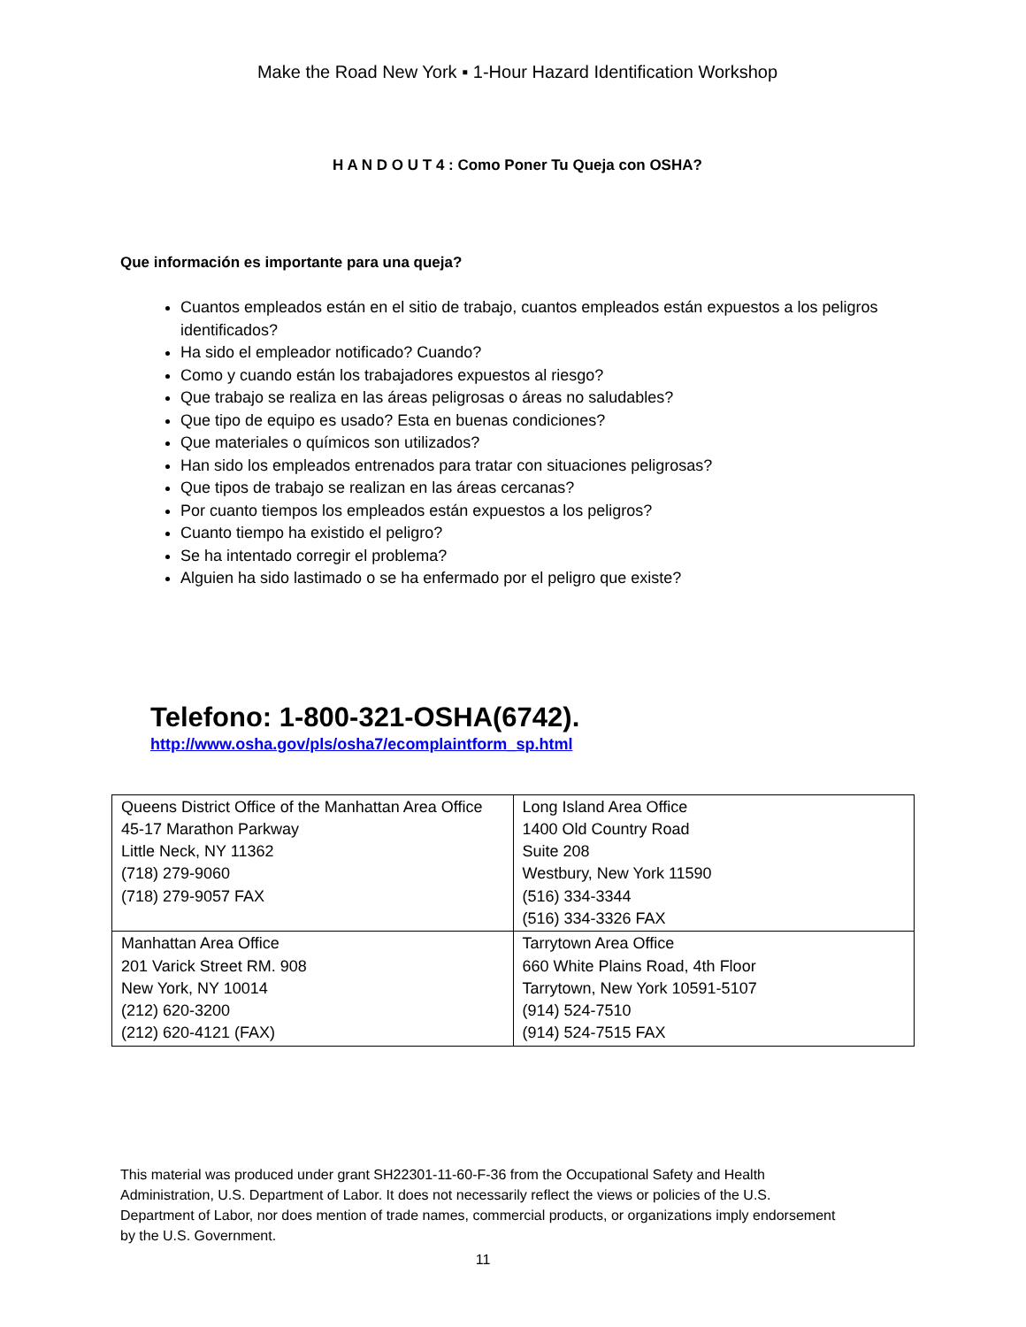Make the Road New York ▪ 1-Hour Hazard Identification Workshop
H A N D O U T 4 : Como Poner Tu Queja con OSHA?
Que información es importante para una queja?
Cuantos empleados están en el sitio de trabajo, cuantos empleados están expuestos a los peligros identificados?
Ha sido el empleador notificado? Cuando?
Como y cuando están los trabajadores expuestos al riesgo?
Que trabajo se realiza en las áreas peligrosas o áreas no saludables?
Que tipo de equipo es usado? Esta en buenas condiciones?
Que materiales o químicos son utilizados?
Han sido los empleados entrenados para tratar con situaciones peligrosas?
Que tipos de trabajo se realizan en las áreas cercanas?
Por cuanto tiempos los empleados están expuestos a los peligros?
Cuanto tiempo ha existido el peligro?
Se ha intentado corregir el problema?
Alguien ha sido lastimado o se ha enfermado por el peligro que existe?
Telefono: 1-800-321-OSHA(6742).
http://www.osha.gov/pls/osha7/ecomplaintform_sp.html
| Queens District Office of the Manhattan Area Office 45-17 Marathon Parkway Little Neck, NY 11362 (718) 279-9060 (718) 279-9057 FAX | Long Island Area Office 1400 Old Country Road Suite 208 Westbury, New York 11590 (516) 334-3344 (516) 334-3326 FAX |
| Manhattan Area Office 201 Varick Street RM. 908 New York, NY 10014 (212) 620-3200 (212) 620-4121 (FAX) | Tarrytown Area Office 660 White Plains Road, 4th Floor Tarrytown, New York 10591-5107 (914) 524-7510 (914) 524-7515 FAX |
This material was produced under grant SH22301-11-60-F-36 from the Occupational Safety and Health Administration, U.S. Department of Labor. It does not necessarily reflect the views or policies of the U.S. Department of Labor, nor does mention of trade names, commercial products, or organizations imply endorsement by the U.S. Government.
11